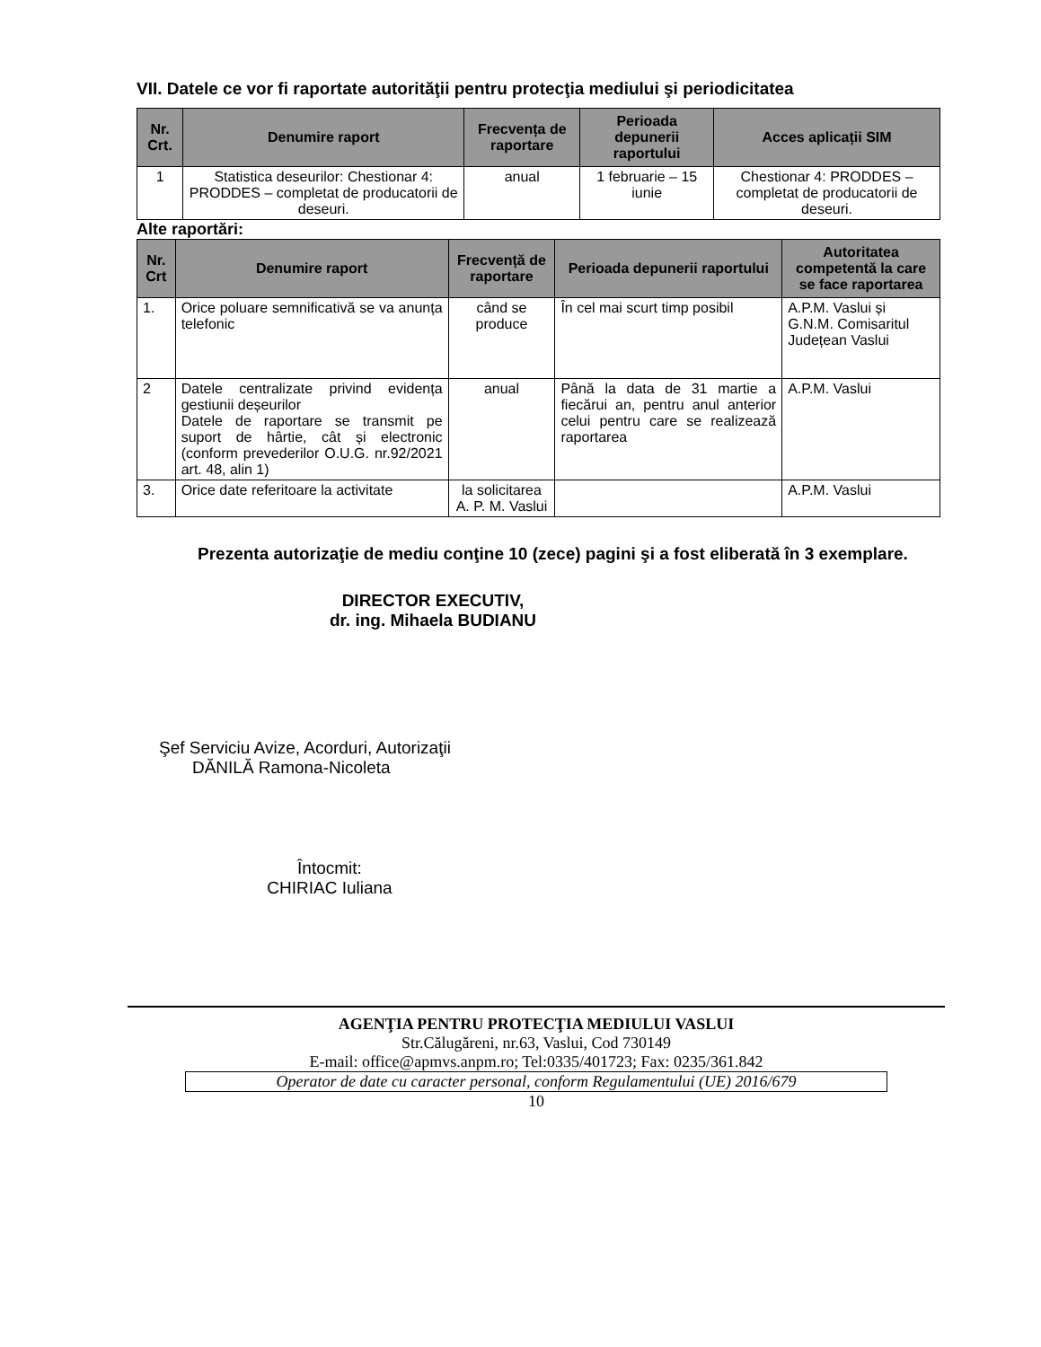VII. Datele ce vor fi raportate autorităţii pentru protecţia mediului şi periodicitatea
| Nr. Crt. | Denumire raport | Frecvența de raportare | Perioada depunerii raportului | Acces aplicații SIM |
| --- | --- | --- | --- | --- |
| 1 | Statistica deseurilor: Chestionar 4: PRODDES – completat de producatorii de deseuri. | anual | 1 februarie – 15 iunie | Chestionar 4: PRODDES – completat de producatorii de deseuri. |
Alte raportări:
| Nr. Crt | Denumire raport | Frecvență de raportare | Perioada depunerii raportului | Autoritatea competentă la care se face raportarea |
| --- | --- | --- | --- | --- |
| 1. | Orice poluare semnificativă se va anunța telefonic | când se produce | În cel mai scurt timp posibil | A.P.M. Vaslui și G.N.M. Comisaritul Județean Vaslui |
| 2 | Datele centralizate privind evidența gestiunii deșeurilor Datele de raportare se transmit pe suport de hârtie, cât și electronic (conform prevederilor O.U.G. nr.92/2021 art. 48, alin 1) | anual | Până la data de 31 martie a fiecărui an, pentru anul anterior celui pentru care se realizează raportarea | A.P.M. Vaslui |
| 3. | Orice date referitoare la activitate | la solicitarea A. P. M. Vaslui | | A.P.M. Vaslui |
Prezenta autorizaţie de mediu conţine 10 (zece) pagini şi a fost eliberată în 3 exemplare.
DIRECTOR EXECUTIV,
dr. ing. Mihaela BUDIANU
Şef Serviciu Avize, Acorduri, Autorizaţii
DĂNILĂ Ramona-Nicoleta
Întocmit:
CHIRIAC Iuliana
AGENŢIA PENTRU PROTECŢIA MEDIULUI VASLUI
Str.Călugăreni, nr.63, Vaslui, Cod 730149
E-mail: office@apmvs.anpm.ro; Tel:0335/401723; Fax: 0235/361.842
Operator de date cu caracter personal, conform Regulamentului (UE) 2016/679
10